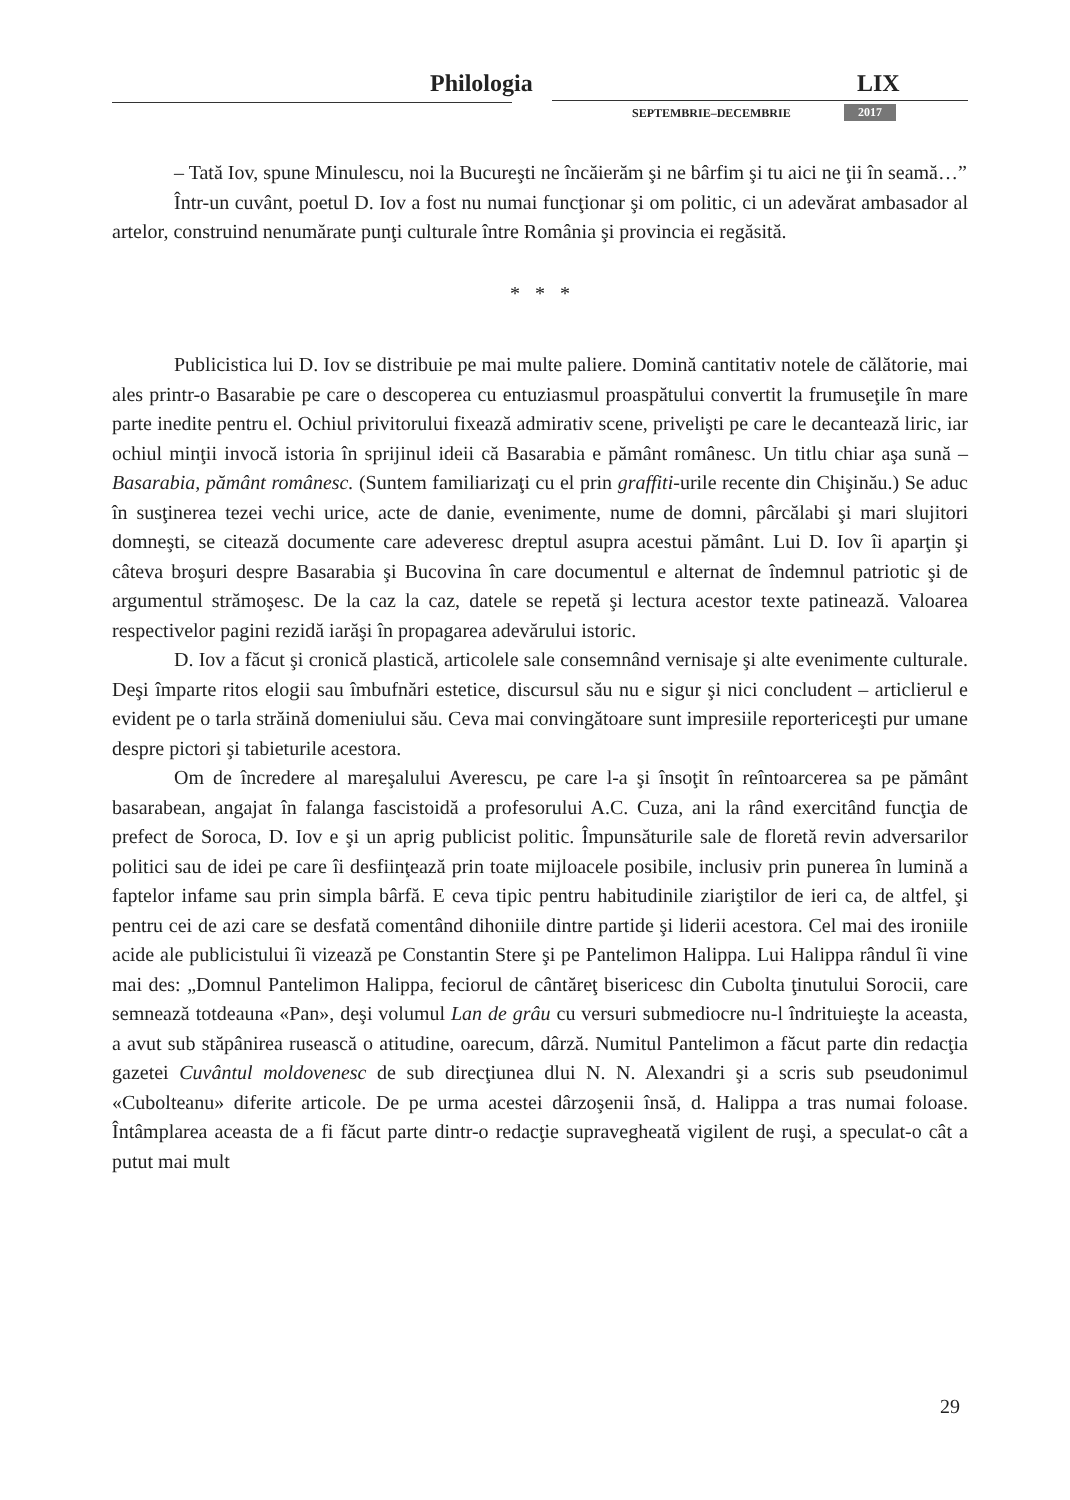Philologia LIX
SEPTEMBRIE–DECEMBRIE 2017
– Tată Iov, spune Minulescu, noi la Bucureşti ne încăierăm şi ne bârfim şi tu aici ne ţii în seamă…”
Într-un cuvânt, poetul D. Iov a fost nu numai funcţionar şi om politic, ci un adevărat ambasador al artelor, construind nenumărate punţi culturale între România şi provincia ei regăsită.
* * *
Publicistica lui D. Iov se distribuie pe mai multe paliere. Domină cantitativ notele de călătorie, mai ales printr-o Basarabie pe care o descoperea cu entuziasmul proaspătului convertit la frumuseţile în mare parte inedite pentru el. Ochiul privitorului fixează admirativ scene, privelişti pe care le decantează liric, iar ochiul minţii invocă istoria în sprijinul ideii că Basarabia e pământ românesc. Un titlu chiar aşa sună – Basarabia, pământ românesc. (Suntem familiarizaţi cu el prin graffiti-urile recente din Chişinău.) Se aduc în susţinerea tezei vechi urice, acte de danie, evenimente, nume de domni, pârcălabi şi mari slujitori domneşti, se citează documente care adeveresc dreptul asupra acestui pământ. Lui D. Iov îi aparţin şi câteva broşuri despre Basarabia şi Bucovina în care documentul e alternat de îndemnul patriotic şi de argumentul strămoşesc. De la caz la caz, datele se repetă şi lectura acestor texte patinează. Valoarea respectivelor pagini rezidă iarăşi în propagarea adevărului istoric.
D. Iov a făcut şi cronică plastică, articolele sale consemnând vernisaje şi alte evenimente culturale. Deşi împarte ritos elogii sau îmbufnări estetice, discursul său nu e sigur şi nici concludent – articlierul e evident pe o tarla străină domeniului său. Ceva mai convingătoare sunt impresiile reportericeşti pur umane despre pictori şi tabieturile acestora.
Om de încredere al mareşalului Averescu, pe care l-a şi însoţit în reîntoarcerea sa pe pământ basarabean, angajat în falanga fascistoidă a profesorului A.C. Cuza, ani la rând exercitând funcţia de prefect de Soroca, D. Iov e şi un aprig publicist politic. Împunsăturile sale de floretă revin adversarilor politici sau de idei pe care îi desfiinţează prin toate mijloacele posibile, inclusiv prin punerea în lumină a faptelor infame sau prin simpla bârfă. E ceva tipic pentru habitudinile ziariştilor de ieri ca, de altfel, şi pentru cei de azi care se desfată comentând dihoniile dintre partide şi liderii acestora. Cel mai des ironiile acide ale publicistului îi vizează pe Constantin Stere şi pe Pantelimon Halippa. Lui Halippa rândul îi vine mai des: „Domnul Pantelimon Halippa, feciorul de cântăreţ bisericesc din Cubolta ţinutului Sorocii, care semnează totdeauna «Pan», deşi volumul Lan de grâu cu versuri submediocre nu-l îndrituieşte la aceasta, a avut sub stăpânirea rusească o atitudine, oarecum, dârză. Numitul Pantelimon a făcut parte din redacţia gazetei Cuvântul moldovenesc de sub direcţiunea dlui N. N. Alexandri şi a scris sub pseudonimul «Cubolteanu» diferite articole. De pe urma acestei dârzoşenii însă, d. Halippa a tras numai foloase. Întâmplarea aceasta de a fi făcut parte dintr-o redacţie supravegheată vigilent de ruşi, a speculat-o cât a putut mai mult
29